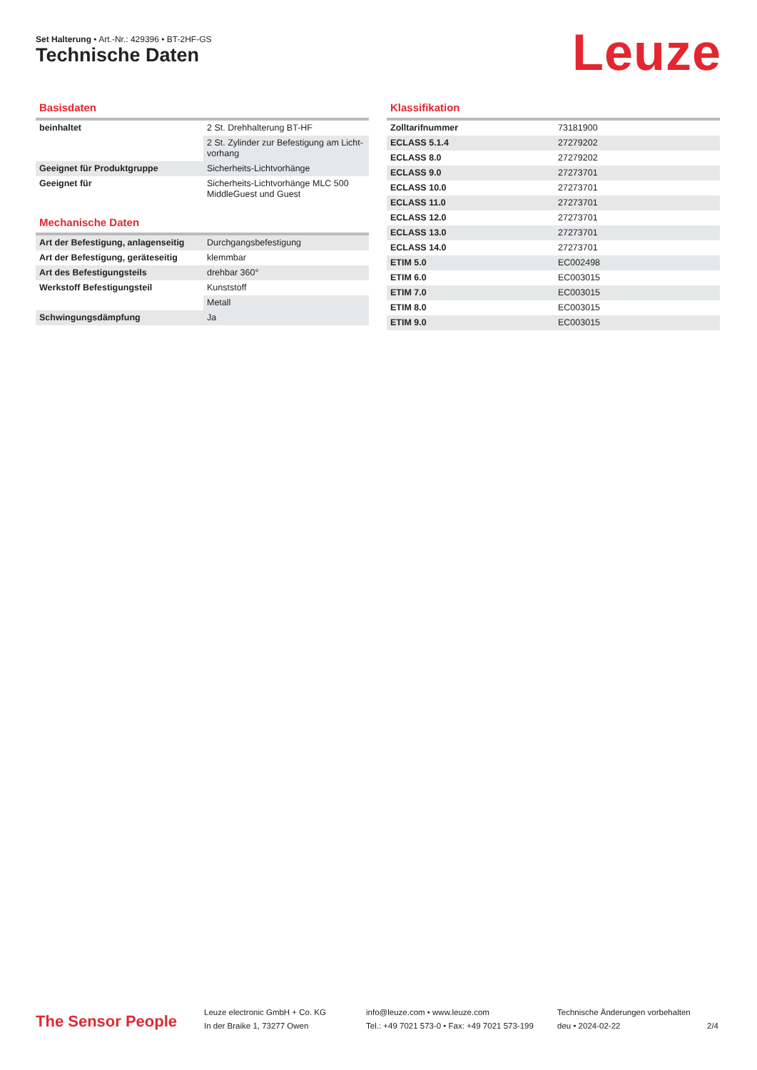Set Halterung • Art.-Nr.: 429396 • BT-2HF-GS
Technische Daten Leuze
Basisdaten
| beinhaltet | 2 St. Drehhalterung BT-HF |
| | 2 St. Zylinder zur Befestigung am Licht­vorhang |
| Geeignet für Produktgruppe | Sicherheits-Lichtvorhänge |
| Geeignet für | Sicherheits-Lichtvorhänge MLC 500 MiddleGuest und Guest |
Mechanische Daten
| Art der Befestigung, anlagenseitig | Durchgangsbefestigung |
| Art der Befestigung, geräteseitig | klemmbar |
| Art des Befestigungsteils | drehbar 360° |
| Werkstoff Befestigungsteil | Kunststoff |
| | Metall |
| Schwingungsdämpfung | Ja |
Klassifikation
| Zolltarifnummer | 73181900 |
| ECLASS 5.1.4 | 27279202 |
| ECLASS 8.0 | 27279202 |
| ECLASS 9.0 | 27273701 |
| ECLASS 10.0 | 27273701 |
| ECLASS 11.0 | 27273701 |
| ECLASS 12.0 | 27273701 |
| ECLASS 13.0 | 27273701 |
| ECLASS 14.0 | 27273701 |
| ETIM 5.0 | EC002498 |
| ETIM 6.0 | EC003015 |
| ETIM 7.0 | EC003015 |
| ETIM 8.0 | EC003015 |
| ETIM 9.0 | EC003015 |
The Sensor People
Leuze electronic GmbH + Co. KG
In der Braike 1, 73277 Owen
info@leuze.com • www.leuze.com
Tel.: +49 7021 573-0 • Fax: +49 7021 573-199
Technische Änderungen vorbehalten
deu • 2024-02-22
2/4